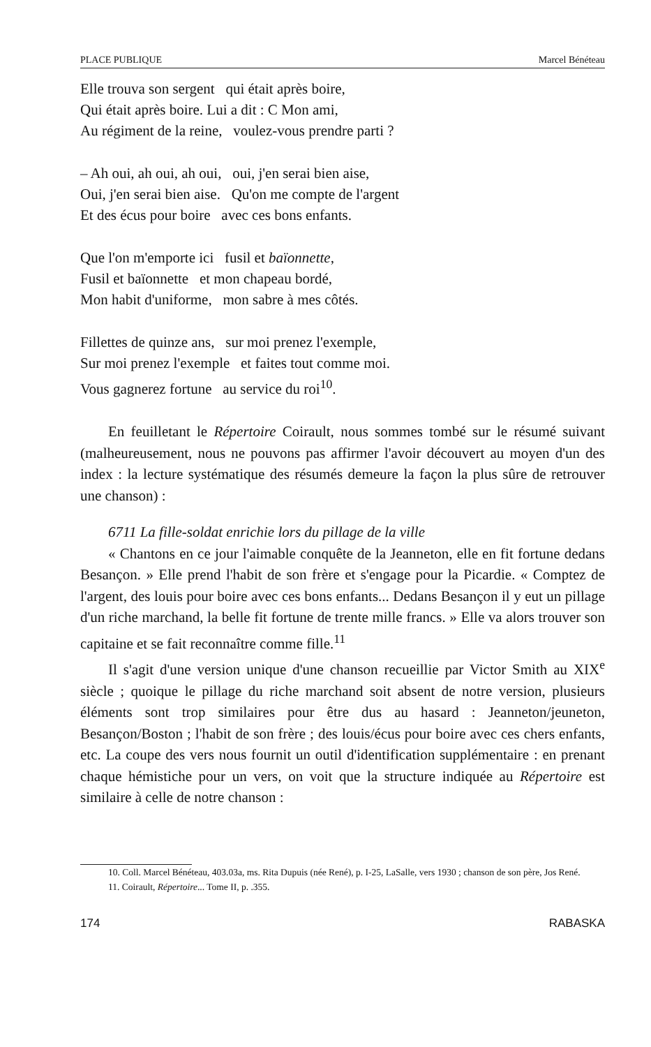PLACE PUBLIQUE Marcel Bénéteau
Elle trouva son sergent qui était après boire,
Qui était après boire. Lui a dit : C Mon ami,
Au régiment de la reine, voulez-vous prendre parti ?
– Ah oui, ah oui, ah oui, oui, j'en serai bien aise,
Oui, j'en serai bien aise. Qu'on me compte de l'argent
Et des écus pour boire avec ces bons enfants.
Que l'on m'emporte ici fusil et baïonnette,
Fusil et baïonnette et mon chapeau bordé,
Mon habit d'uniforme, mon sabre à mes côtés.
Fillettes de quinze ans, sur moi prenez l'exemple,
Sur moi prenez l'exemple et faites tout comme moi.
Vous gagnerez fortune au service du roi<sup>10</sup>.
En feuilletant le Répertoire Coirault, nous sommes tombé sur le résumé suivant (malheureusement, nous ne pouvons pas affirmer l'avoir découvert au moyen d'un des index : la lecture systématique des résumés demeure la façon la plus sûre de retrouver une chanson) :
6711 La fille-soldat enrichie lors du pillage de la ville
« Chantons en ce jour l'aimable conquête de la Jeanneton, elle en fit fortune dedans Besançon. » Elle prend l'habit de son frère et s'engage pour la Picardie. « Comptez de l'argent, des louis pour boire avec ces bons enfants... Dedans Besançon il y eut un pillage d'un riche marchand, la belle fit fortune de trente mille francs. » Elle va alors trouver son capitaine et se fait reconnaître comme fille.<sup>11</sup>
Il s'agit d'une version unique d'une chanson recueillie par Victor Smith au XIX<sup>e</sup> siècle ; quoique le pillage du riche marchand soit absent de notre version, plusieurs éléments sont trop similaires pour être dus au hasard : Jeanneton/jeuneton, Besançon/Boston ; l'habit de son frère ; des louis/écus pour boire avec ces chers enfants, etc. La coupe des vers nous fournit un outil d'identification supplémentaire : en prenant chaque hémistiche pour un vers, on voit que la structure indiquée au Répertoire est similaire à celle de notre chanson :
10. Coll. Marcel Bénéteau, 403.03a, ms. Rita Dupuis (née René), p. I-25, LaSalle, vers 1930 ; chanson de son père, Jos René.
11. Coirault, Répertoire... Tome II, p. .355.
174 RABASKA